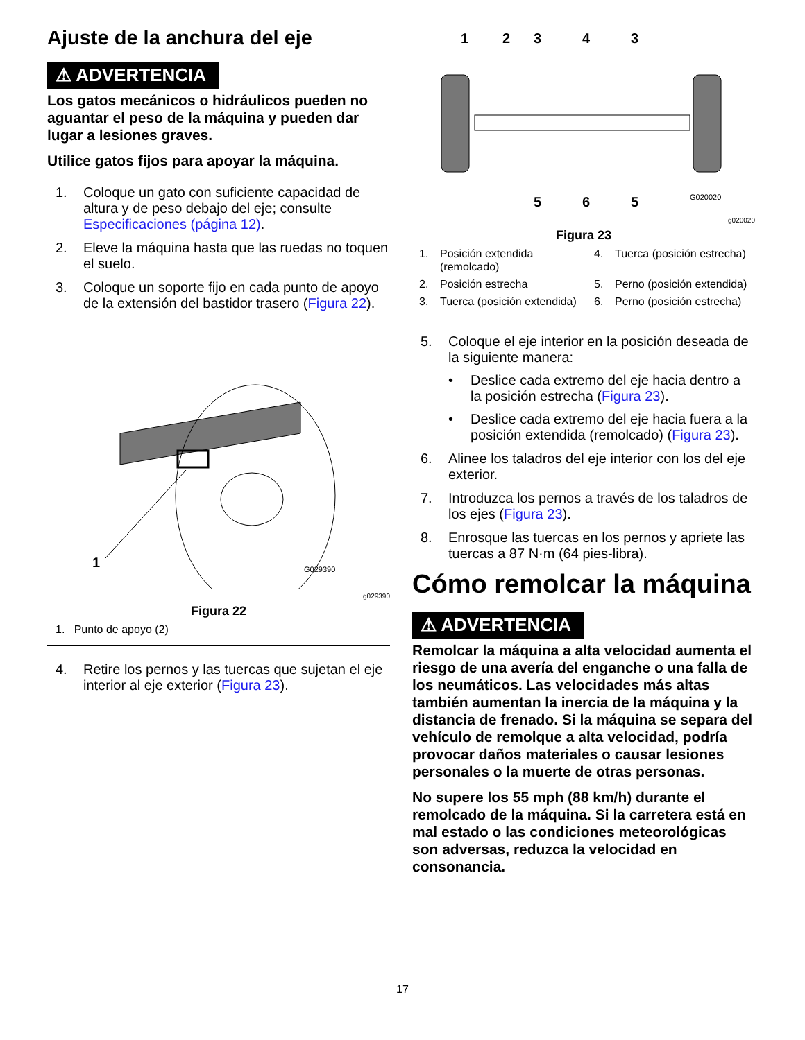Ajuste de la anchura del eje
⚠ ADVERTENCIA
Los gatos mecánicos o hidráulicos pueden no aguantar el peso de la máquina y pueden dar lugar a lesiones graves.
Utilice gatos fijos para apoyar la máquina.
1. Coloque un gato con suficiente capacidad de altura y de peso debajo del eje; consulte Especificaciones (página 12).
2. Eleve la máquina hasta que las ruedas no toquen el suelo.
3. Coloque un soporte fijo en cada punto de apoyo de la extensión del bastidor trasero (Figura 22).
1
G029390
g029390
Figura 22
1. Punto de apoyo (2)
4. Retire los pernos y las tuercas que sujetan el eje interior al eje exterior (Figura 23).
1
2
3
4
3
5
6
5
G020020
g020020
Figura 23
1. Posición extendida (remolcado)
4. Tuerca (posición estrecha)
2. Posición estrecha
5. Perno (posición extendida)
3. Tuerca (posición extendida)
6. Perno (posición estrecha)
5. Coloque el eje interior en la posición deseada de la siguiente manera:
• Deslice cada extremo del eje hacia dentro a la posición estrecha (Figura 23).
• Deslice cada extremo del eje hacia fuera a la posición extendida (remolcado) (Figura 23).
6. Alinee los taladros del eje interior con los del eje exterior.
7. Introduzca los pernos a través de los taladros de los ejes (Figura 23).
8. Enrosque las tuercas en los pernos y apriete las tuercas a 87 N·m (64 pies-libra).
Cómo remolcar la máquina
⚠ ADVERTENCIA
Remolcar la máquina a alta velocidad aumenta el riesgo de una avería del enganche o una falla de los neumáticos. Las velocidades más altas también aumentan la inercia de la máquina y la distancia de frenado. Si la máquina se separa del vehículo de remolque a alta velocidad, podría provocar daños materiales o causar lesiones personales o la muerte de otras personas.
No supere los 55 mph (88 km/h) durante el remolcado de la máquina. Si la carretera está en mal estado o las condiciones meteorológicas son adversas, reduzca la velocidad en consonancia.
17